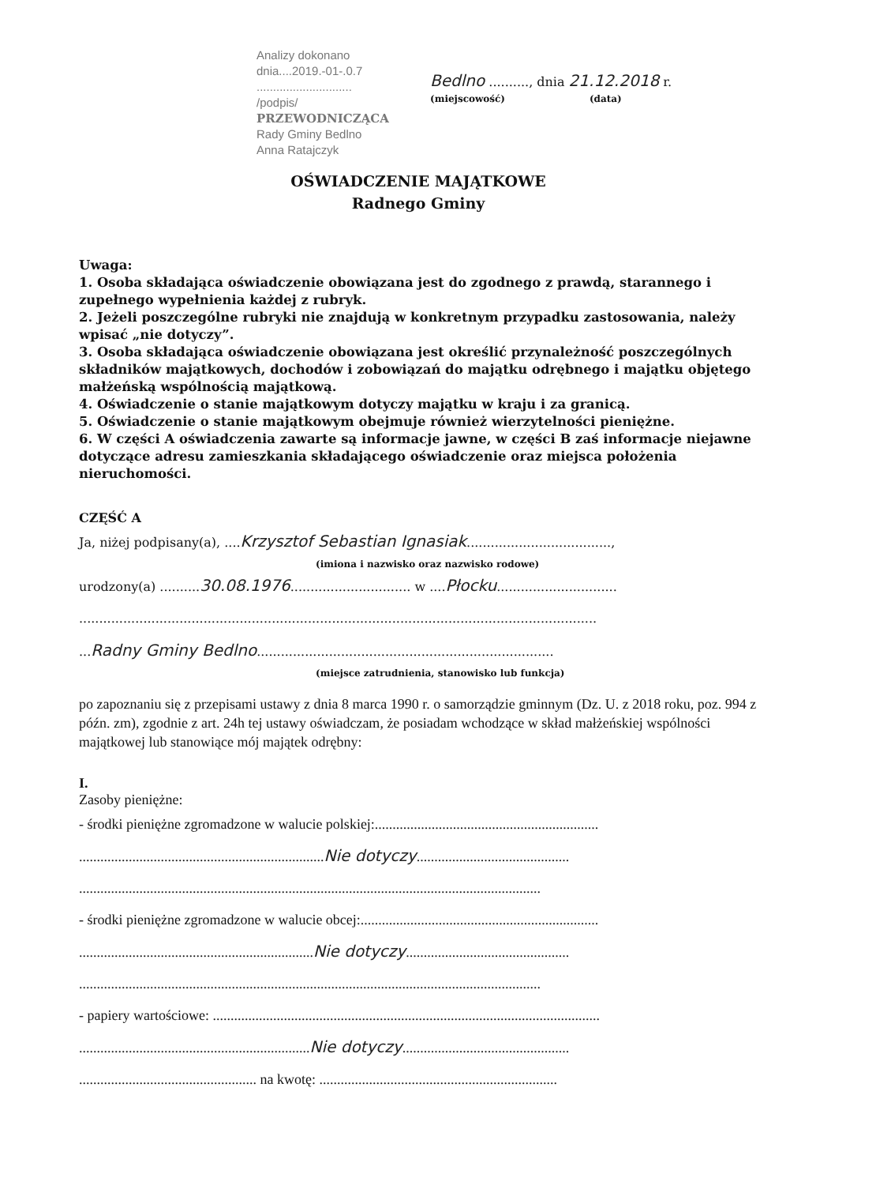Analizy dokonano
dnia....2019.-01-.0.7
.............................
/podpis/
PRZEWODNICZĄCA
Rady Gminy Bedlno
Anna Ratajczyk
Bedlno .........., dnia 21.12.2018 r.
(miejscowość) (data)
OŚWIADCZENIE MAJĄTKOWE
Radnego Gminy
Uwaga:
1. Osoba składająca oświadczenie obowiązana jest do zgodnego z prawdą, starannego i zupełnego wypełnienia każdej z rubryk.
2. Jeżeli poszczególne rubryki nie znajdują w konkretnym przypadku zastosowania, należy wpisać „nie dotyczy”.
3. Osoba składająca oświadczenie obowiązana jest określić przynależność poszczególnych składników majątkowych, dochodów i zobowiązań do majątku odrębnego i majątku objętego małżeńską wspólnością majątkową.
4. Oświadczenie o stanie majątkowym dotyczy majątku w kraju i za granicą.
5. Oświadczenie o stanie majątkowym obejmuje również wierzytelności pieniężne.
6. W części A oświadczenia zawarte są informacje jawne, w części B zaś informacje niejawne dotyczące adresu zamieszkania składającego oświadczenie oraz miejsca położenia nieruchomości.
CZĘŚĆ A
Ja, niżej podpisany(a), ....Krzysztof Sebastian Ignasiak....................................,
(imiona i nazwisko oraz nazwisko rodowe)
urodzony(a) ..........30.08.1976.............................. w ....Płocku..............................
.................................................................................................................................
...Radny Gminy Bedlno..........................................................................
(miejsce zatrudnienia, stanowisko lub funkcja)
po zapoznaniu się z przepisami ustawy z dnia 8 marca 1990 r. o samorządzie gminnym (Dz. U. z 2018 roku, poz. 994 z późn. zm), zgodnie z art. 24h tej ustawy oświadczam, że posiadam wchodzące w skład małżeńskiej wspólności majątkowej lub stanowiące mój majątek odrębny:
I.
Zasoby pieniężne:
- środki pieniężne zgromadzone w walucie polskiej:...............................................................
.....................................................................Nie dotyczy...........................................
..................................................................................................................................
- środki pieniężne zgromadzone w walucie obcej:...................................................................
..................................................................Nie dotyczy..............................................
..................................................................................................................................
- papiery wartościowe: .............................................................................................................
.................................................................Nie dotyczy...............................................
.................................................. na kwotę: ...................................................................